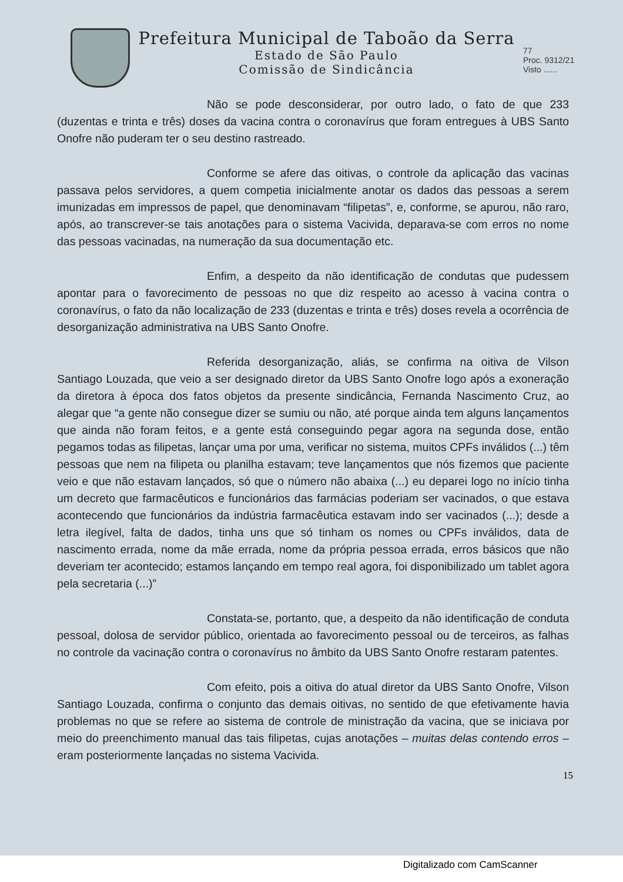Prefeitura Municipal de Taboão da Serra
Estado de São Paulo
Comissão de Sindicância
77
Proc. 9312/21
Visto ......
Não se pode desconsiderar, por outro lado, o fato de que 233 (duzentas e trinta e três) doses da vacina contra o coronavírus que foram entregues à UBS Santo Onofre não puderam ter o seu destino rastreado.
Conforme se afere das oitivas, o controle da aplicação das vacinas passava pelos servidores, a quem competia inicialmente anotar os dados das pessoas a serem imunizadas em impressos de papel, que denominavam “filipetas”, e, conforme, se apurou, não raro, após, ao transcrever-se tais anotações para o sistema Vacivida, deparava-se com erros no nome das pessoas vacinadas, na numeração da sua documentação etc.
Enfim, a despeito da não identificação de condutas que pudessem apontar para o favorecimento de pessoas no que diz respeito ao acesso à vacina contra o coronavírus, o fato da não localização de 233 (duzentas e trinta e três) doses revela a ocorrência de desorganização administrativa na UBS Santo Onofre.
Referida desorganização, aliás, se confirma na oitiva de Vilson Santiago Louzada, que veio a ser designado diretor da UBS Santo Onofre logo após a exoneração da diretora à época dos fatos objetos da presente sindicância, Fernanda Nascimento Cruz, ao alegar que “a gente não consegue dizer se sumiu ou não, até porque ainda tem alguns lançamentos que ainda não foram feitos, e a gente está conseguindo pegar agora na segunda dose, então pegamos todas as filipetas, lançar uma por uma, verificar no sistema, muitos CPFs inválidos (...) têm pessoas que nem na filipeta ou planilha estavam; teve lançamentos que nós fizemos que paciente veio e que não estavam lançados, só que o número não abaixa (...) eu deparei logo no início tinha um decreto que farmacêuticos e funcionários das farmácias poderiam ser vacinados, o que estava acontecendo que funcionários da indústria farmacêutica estavam indo ser vacinados (...); desde a letra ilegível, falta de dados, tinha uns que só tinham os nomes ou CPFs inválidos, data de nascimento errada, nome da mãe errada, nome da própria pessoa errada, erros básicos que não deveriam ter acontecido; estamos lançando em tempo real agora, foi disponibilizado um tablet agora pela secretaria (...)”
Constata-se, portanto, que, a despeito da não identificação de conduta pessoal, dolosa de servidor público, orientada ao favorecimento pessoal ou de terceiros, as falhas no controle da vacinação contra o coronavírus no âmbito da UBS Santo Onofre restaram patentes.
Com efeito, pois a oitiva do atual diretor da UBS Santo Onofre, Vilson Santiago Louzada, confirma o conjunto das demais oitivas, no sentido de que efetivamente havia problemas no que se refere ao sistema de controle de ministração da vacina, que se iniciava por meio do preenchimento manual das tais filipetas, cujas anotações – muitas delas contendo erros – eram posteriormente lançadas no sistema Vacivida.
15
Digitalizado com CamScanner